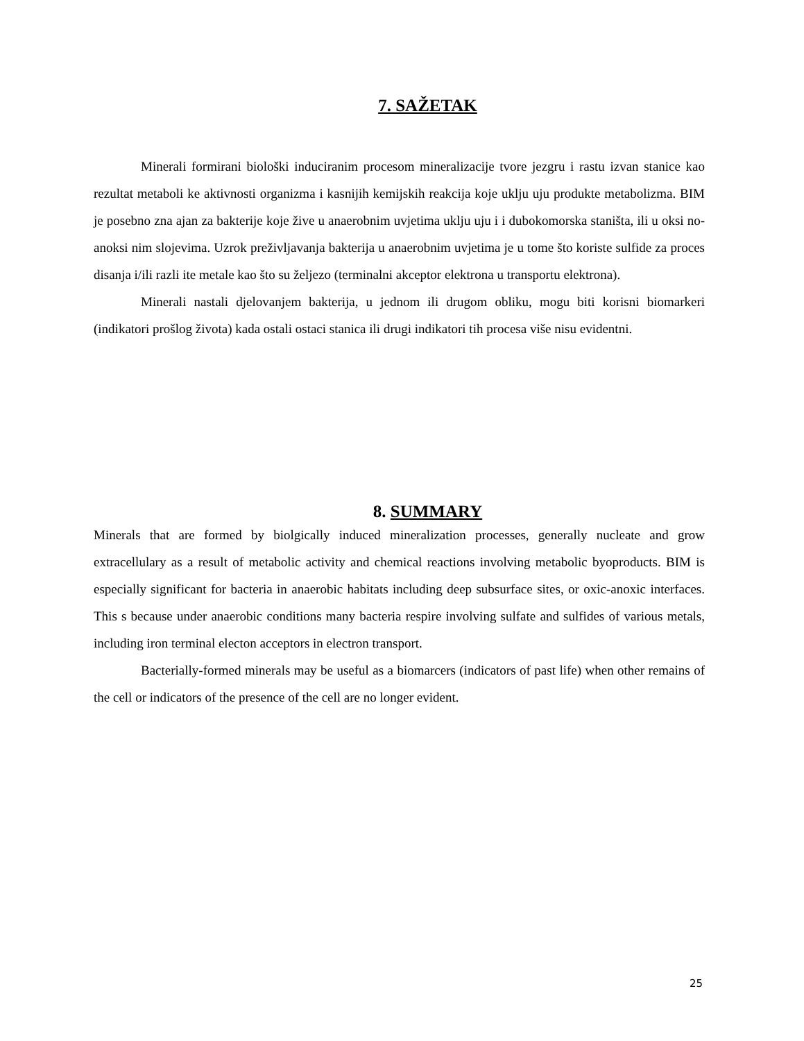7. SAŽETAK
Minerali formirani biološki induciranim procesom mineralizacije tvore jezgru i rastu izvan stanice kao rezultat metaboli ke aktivnosti organizma i kasnijih kemijskih reakcija koje uklju uju produkte metabolizma. BIM je posebno zna ajan za bakterije koje žive u anaerobnim uvjetima uklju uju i i dubokomorska staništa, ili u oksi no-anoksi nim slojevima. Uzrok preživljavanja bakterija u anaerobnim uvjetima je u tome što koriste sulfide za proces disanja i/ili razli ite metale kao što su željezo (terminalni akceptor elektrona u transportu elektrona).
Minerali nastali djelovanjem bakterija, u jednom ili drugom obliku, mogu biti korisni biomarkeri (indikatori prošlog života) kada ostali ostaci stanica ili drugi indikatori tih procesa više nisu evidentni.
8. SUMMARY
Minerals that are formed by biolgically induced mineralization processes, generally nucleate and grow extracellulary as a result of metabolic activity and chemical reactions involving metabolic byoproducts. BIM is especially significant for bacteria in anaerobic habitats including deep subsurface sites, or oxic-anoxic interfaces. This s because under anaerobic conditions many bacteria respire involving sulfate and sulfides of various metals, including iron terminal electon acceptors in electron transport.
Bacterially-formed minerals may be useful as a biomarcers (indicators of past life) when other remains of the cell or indicators of the presence of the cell are no longer evident.
25